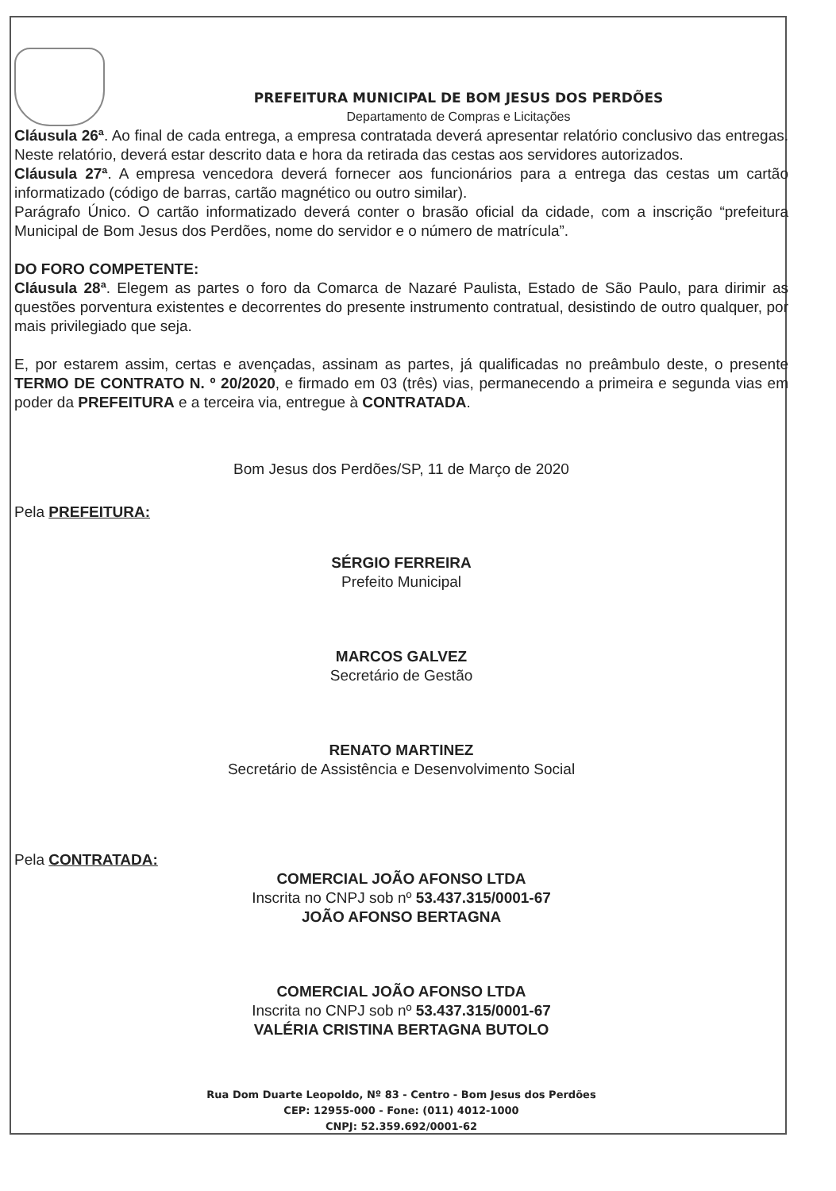PREFEITURA MUNICIPAL DE BOM JESUS DOS PERDÕES
Departamento de Compras e Licitações
Cláusula 26ª. Ao final de cada entrega, a empresa contratada deverá apresentar relatório conclusivo das entregas. Neste relatório, deverá estar descrito data e hora da retirada das cestas aos servidores autorizados.
Cláusula 27ª. A empresa vencedora deverá fornecer aos funcionários para a entrega das cestas um cartão informatizado (código de barras, cartão magnético ou outro similar).
Parágrafo Único. O cartão informatizado deverá conter o brasão oficial da cidade, com a inscrição “prefeitura Municipal de Bom Jesus dos Perdões, nome do servidor e o número de matrícula”.
DO FORO COMPETENTE:
Cláusula 28ª. Elegem as partes o foro da Comarca de Nazaré Paulista, Estado de São Paulo, para dirimir as questões porventura existentes e decorrentes do presente instrumento contratual, desistindo de outro qualquer, por mais privilegiado que seja.
E, por estarem assim, certas e avençadas, assinam as partes, já qualificadas no preâmbulo deste, o presente TERMO DE CONTRATO N. º 20/2020, e firmado em 03 (três) vias, permanecendo a primeira e segunda vias em poder da PREFEITURA e a terceira via, entregue à CONTRATADA.
Bom Jesus dos Perdões/SP, 11 de Março de 2020
Pela PREFEITURA:
SÉRGIO FERREIRA
Prefeito Municipal
MARCOS GALVEZ
Secretário de Gestão
RENATO MARTINEZ
Secretário de Assistência e Desenvolvimento Social
Pela CONTRATADA:
COMERCIAL JOÃO AFONSO LTDA
Inscrita no CNPJ sob nº 53.437.315/0001-67
JOÃO AFONSO BERTAGNA
COMERCIAL JOÃO AFONSO LTDA
Inscrita no CNPJ sob nº 53.437.315/0001-67
VALÉRIA CRISTINA BERTAGNA BUTOLO
Rua Dom Duarte Leopoldo, Nº 83 - Centro - Bom Jesus dos Perdões
CEP: 12955-000 - Fone: (011) 4012-1000
CNPJ: 52.359.692/0001-62